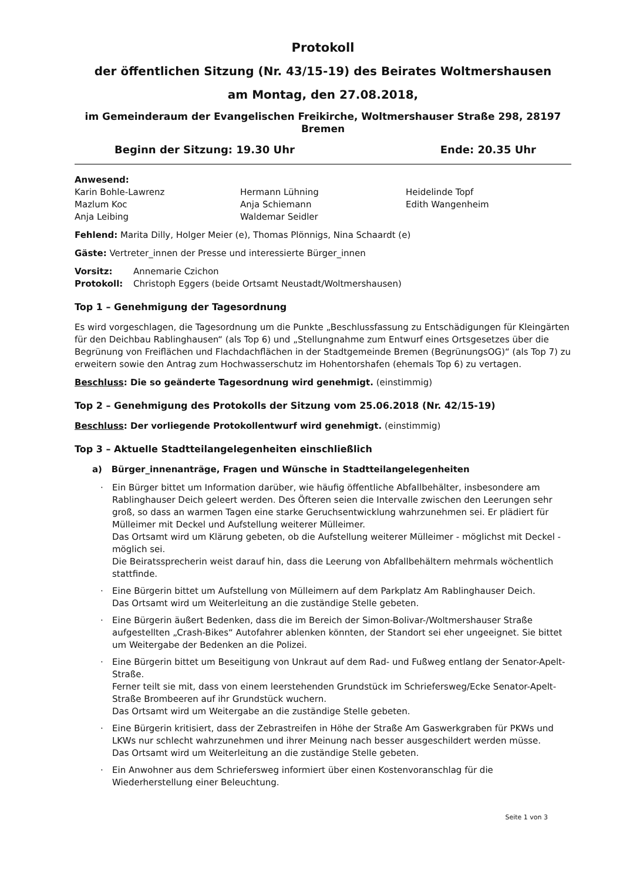Protokoll
der öffentlichen Sitzung (Nr. 43/15-19) des Beirates Woltmershausen
am Montag, den 27.08.2018,
im Gemeinderaum der Evangelischen Freikirche, Woltmershauser Straße 298, 28197 Bremen
Beginn der Sitzung: 19.30 Uhr Ende: 20.35 Uhr
Anwesend:
Karin Bohle-Lawrenz
Mazlum Koc
Anja Leibing
Hermann Lühning
Anja Schiemann
Waldemar Seidler
Heidelinde Topf
Edith Wangenheim
Fehlend: Marita Dilly, Holger Meier (e), Thomas Plönnigs, Nina Schaardt (e)
Gäste: Vertreter_innen der Presse und interessierte Bürger_innen
Vorsitz: Annemarie Czichon
Protokoll: Christoph Eggers (beide Ortsamt Neustadt/Woltmershausen)
Top 1 – Genehmigung der Tagesordnung
Es wird vorgeschlagen, die Tagesordnung um die Punkte „Beschlussfassung zu Entschädigungen für Kleingärten für den Deichbau Rablinghausen“ (als Top 6) und „Stellungnahme zum Entwurf eines Ortsgesetzes über die Begrünung von Freiflächen und Flachdachflächen in der Stadtgemeinde Bremen (BegrünungsOG)“ (als Top 7) zu erweitern sowie den Antrag zum Hochwasserschutz im Hohentorshafen (ehemals Top 6) zu vertagen.
Beschluss: Die so geänderte Tagesordnung wird genehmigt. (einstimmig)
Top 2 – Genehmigung des Protokolls der Sitzung vom 25.06.2018 (Nr. 42/15-19)
Beschluss: Der vorliegende Protokollentwurf wird genehmigt. (einstimmig)
Top 3 – Aktuelle Stadtteilangelegenheiten einschließlich
a) Bürger_innenanträge, Fragen und Wünsche in Stadtteilangelegenheiten
· Ein Bürger bittet um Information darüber, wie häufig öffentliche Abfallbehälter, insbesondere am Rablinghauser Deich geleert werden. Des Öfteren seien die Intervalle zwischen den Leerungen sehr groß, so dass an warmen Tagen eine starke Geruchsentwicklung wahrzunehmen sei. Er plädiert für Mülleimer mit Deckel und Aufstellung weiterer Mülleimer.
Das Ortsamt wird um Klärung gebeten, ob die Aufstellung weiterer Mülleimer - möglichst mit Deckel - möglich sei.
Die Beiratssprecherin weist darauf hin, dass die Leerung von Abfallbehältern mehrmals wöchentlich stattfinde.
· Eine Bürgerin bittet um Aufstellung von Mülleimern auf dem Parkplatz Am Rablinghauser Deich.
Das Ortsamt wird um Weiterleitung an die zuständige Stelle gebeten.
· Eine Bürgerin äußert Bedenken, dass die im Bereich der Simon-Bolivar-/Woltmershauser Straße aufgestellten „Crash-Bikes“ Autofahrer ablenken könnten, der Standort sei eher ungeeignet. Sie bittet um Weitergabe der Bedenken an die Polizei.
· Eine Bürgerin bittet um Beseitigung von Unkraut auf dem Rad- und Fußweg entlang der Senator-Apelt-Straße.
Ferner teilt sie mit, dass von einem leerstehenden Grundstück im Schriefersweg/Ecke Senator-Apelt-Straße Brombeeren auf ihr Grundstück wuchern.
Das Ortsamt wird um Weitergabe an die zuständige Stelle gebeten.
· Eine Bürgerin kritisiert, dass der Zebrastreifen in Höhe der Straße Am Gaswerkgraben für PKWs und LKWs nur schlecht wahrzunehmen und ihrer Meinung nach besser ausgeschildert werden müsse.
Das Ortsamt wird um Weiterleitung an die zuständige Stelle gebeten.
· Ein Anwohner aus dem Schriefersweg informiert über einen Kostenvoranschlag für die Wiederherstellung einer Beleuchtung.
Seite 1 von 3